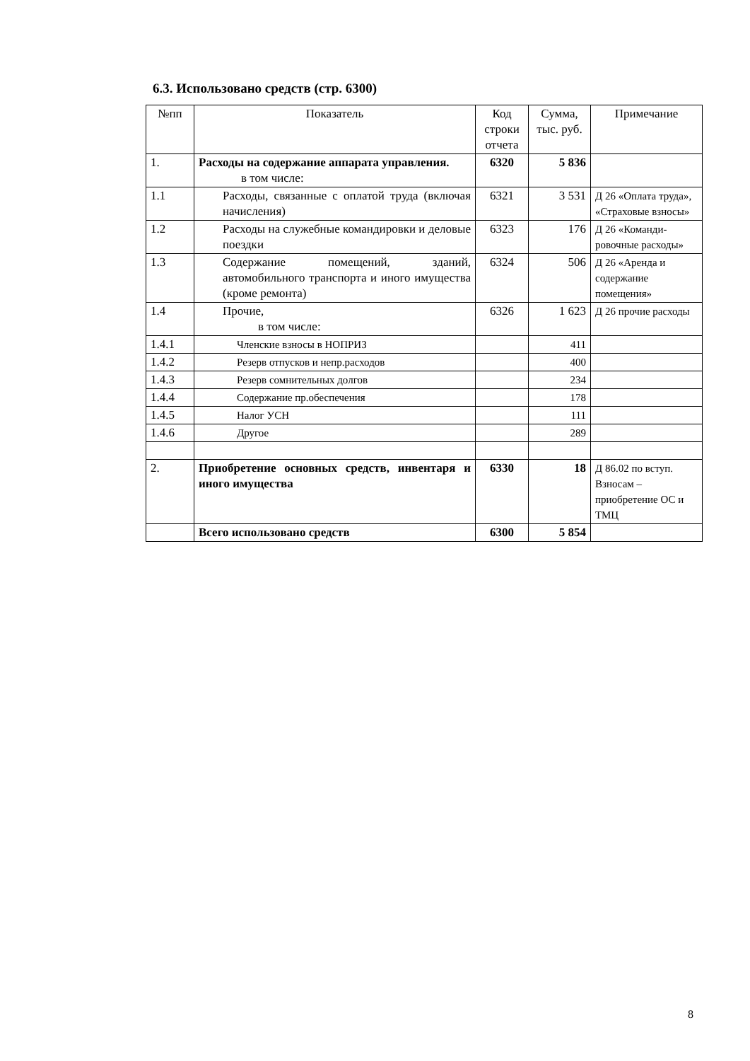6.3. Использовано средств (стр. 6300)
| №пп | Показатель | Код строки отчета | Сумма, тыс. руб. | Примечание |
| --- | --- | --- | --- | --- |
| 1. | Расходы на содержание аппарата управления. в том числе: | 6320 | 5 836 | |
| 1.1 | Расходы, связанные с оплатой труда (включая начисления) | 6321 | 3 531 | Д 26 «Оплата труда», «Страховые взносы» |
| 1.2 | Расходы на служебные командировки и деловые поездки | 6323 | 176 | Д 26 «Команди-ровочные расходы» |
| 1.3 | Содержание помещений, зданий, автомобильного транспорта и иного имущества (кроме ремонта) | 6324 | 506 | Д 26 «Аренда и содержание помещения» |
| 1.4 | Прочие, в том числе: | 6326 | 1 623 | Д 26 прочие расходы |
| 1.4.1 | Членские взносы в НОПРИЗ | | 411 | |
| 1.4.2 | Резерв отпусков и непр.расходов | | 400 | |
| 1.4.3 | Резерв сомнительных долгов | | 234 | |
| 1.4.4 | Содержание пр.обеспечения | | 178 | |
| 1.4.5 | Налог УСН | | 111 | |
| 1.4.6 | Другое | | 289 | |
| 2. | Приобретение основных средств, инвентаря и иного имущества | 6330 | 18 | Д 86.02 по вступ. Взносам – приобретение ОС и ТМЦ |
| | Всего использовано средств | 6300 | 5 854 | |
8